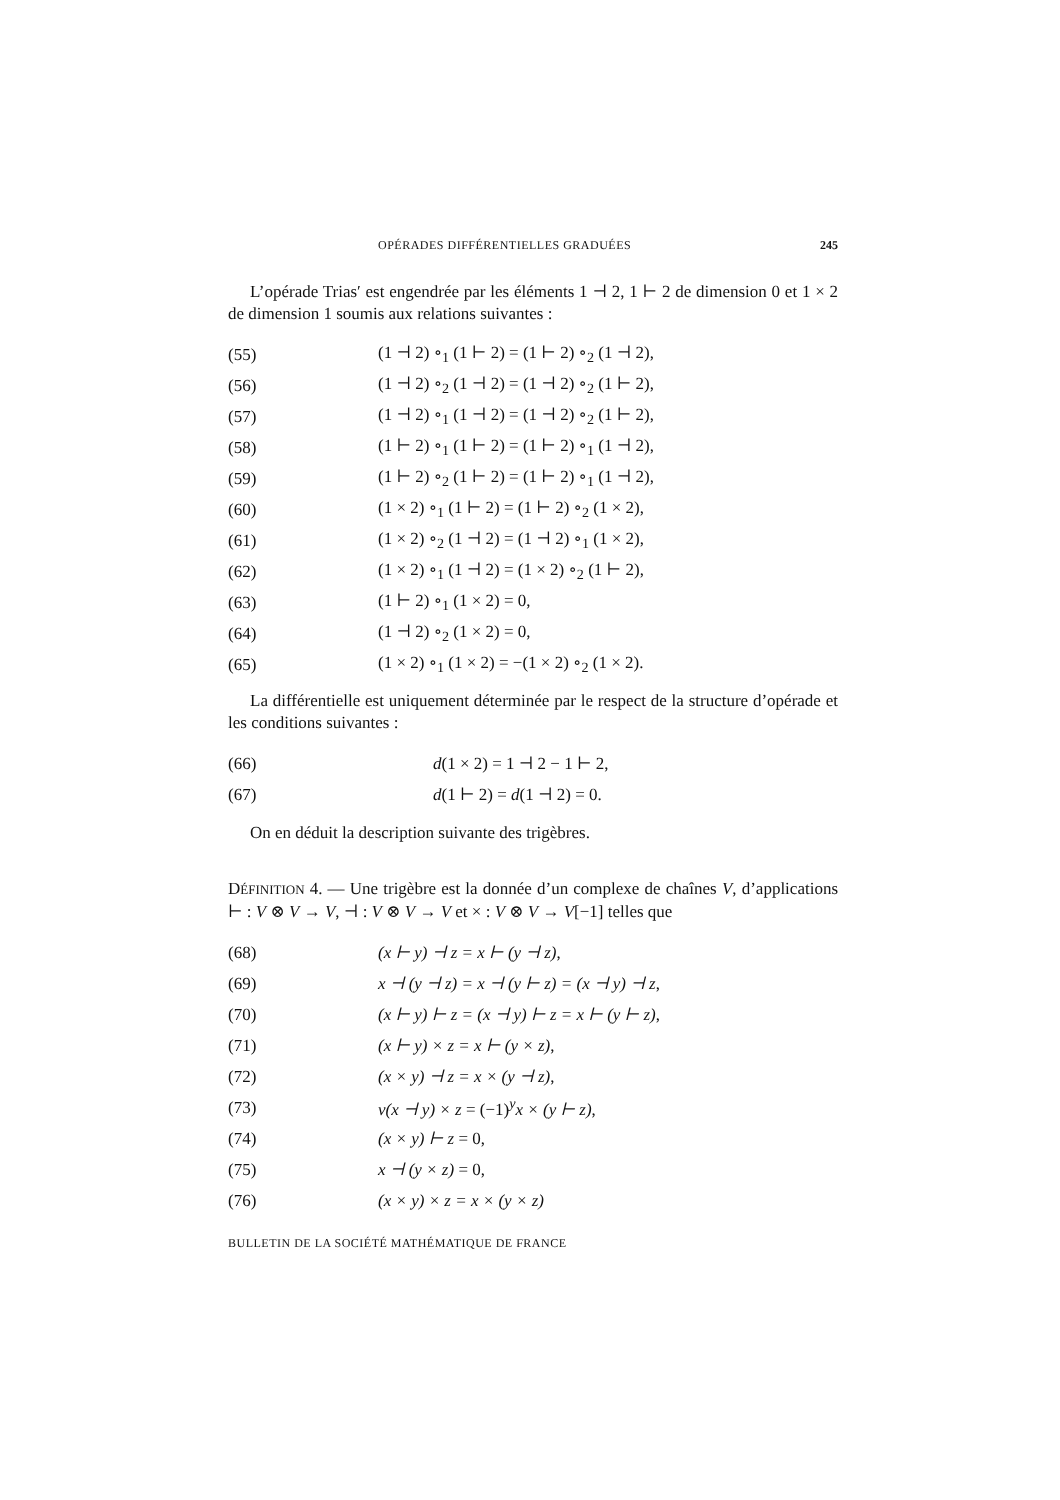OPÉRADES DIFFÉRENTIELLES GRADUÉES 245
L’opérade Trias′ est engendrée par les éléments 1 ⊣ 2, 1 ⊢ 2 de dimension 0 et 1 × 2 de dimension 1 soumis aux relations suivantes :
(55) (1 ⊣ 2) ∘<sub>1</sub> (1 ⊢ 2) = (1 ⊢ 2) ∘<sub>2</sub> (1 ⊣ 2),
(56) (1 ⊣ 2) ∘<sub>2</sub> (1 ⊣ 2) = (1 ⊣ 2) ∘<sub>2</sub> (1 ⊢ 2),
(57) (1 ⊣ 2) ∘<sub>1</sub> (1 ⊣ 2) = (1 ⊣ 2) ∘<sub>2</sub> (1 ⊢ 2),
(58) (1 ⊢ 2) ∘<sub>1</sub> (1 ⊢ 2) = (1 ⊢ 2) ∘<sub>1</sub> (1 ⊣ 2),
(59) (1 ⊢ 2) ∘<sub>2</sub> (1 ⊢ 2) = (1 ⊢ 2) ∘<sub>1</sub> (1 ⊣ 2),
(60) (1 × 2) ∘<sub>1</sub> (1 ⊢ 2) = (1 ⊢ 2) ∘<sub>2</sub> (1 × 2),
(61) (1 × 2) ∘<sub>2</sub> (1 ⊣ 2) = (1 ⊣ 2) ∘<sub>1</sub> (1 × 2),
(62) (1 × 2) ∘<sub>1</sub> (1 ⊣ 2) = (1 × 2) ∘<sub>2</sub> (1 ⊢ 2),
(63) (1 ⊢ 2) ∘<sub>1</sub> (1 × 2) = 0,
(64) (1 ⊣ 2) ∘<sub>2</sub> (1 × 2) = 0,
(65) (1 × 2) ∘<sub>1</sub> (1 × 2) = −(1 × 2) ∘<sub>2</sub> (1 × 2).
La différentielle est uniquement déterminée par le respect de la structure d’opérade et les conditions suivantes :
(66) d(1 × 2) = 1 ⊣ 2 − 1 ⊢ 2,
(67) d(1 ⊢ 2) = d(1 ⊣ 2) = 0.
On en déduit la description suivante des trigèbres.
DÉFINITION 4. — Une trigèbre est la donnée d’un complexe de chaînes V, d’applications ⊢ : V ⊗ V → V, ⊣ : V ⊗ V → V et × : V ⊗ V → V[−1] telles que
(68) (x ⊢ y) ⊣ z = x ⊢ (y ⊣ z),
(69) x ⊣ (y ⊣ z) = x ⊣ (y ⊢ z) = (x ⊣ y) ⊣ z,
(70) (x ⊢ y) ⊢ z = (x ⊣ y) ⊢ z = x ⊢ (y ⊢ z),
(71) (x ⊢ y) × z = x ⊢ (y × z),
(72) (x × y) ⊣ z = x × (y ⊣ z),
(73) v(x ⊣ y) × z = (−1)<sup>y</sup>x × (y ⊢ z),
(74) (x × y) ⊢ z = 0,
(75) x ⊣ (y × z) = 0,
(76) (x × y) × z = x × (y × z)
BULLETIN DE LA SOCIÉTÉ MATHÉMATIQUE DE FRANCE